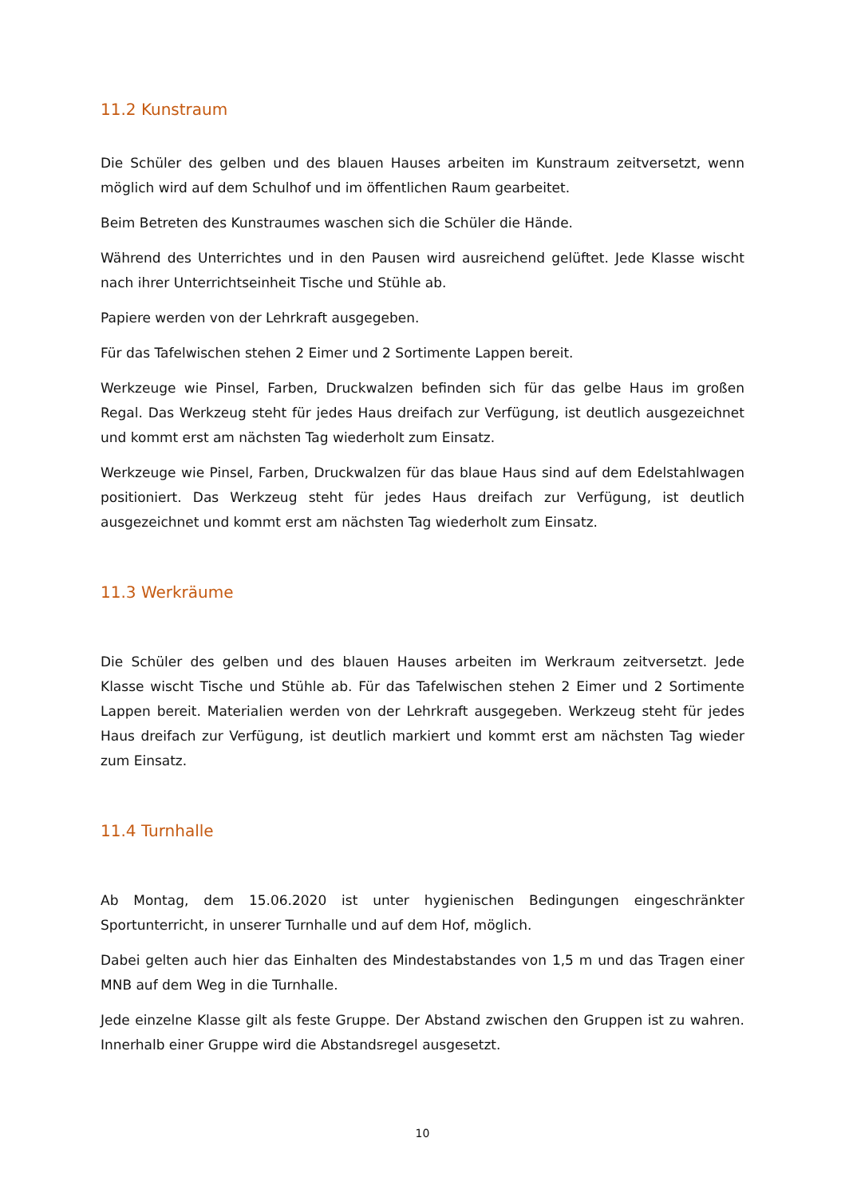11.2 Kunstraum
Die Schüler des gelben und des blauen Hauses arbeiten im Kunstraum zeitversetzt, wenn möglich wird auf dem Schulhof und im öffentlichen Raum gearbeitet.
Beim Betreten des Kunstraumes waschen sich die Schüler die Hände.
Während des Unterrichtes und in den Pausen wird ausreichend gelüftet. Jede Klasse wischt nach ihrer Unterrichtseinheit Tische und Stühle ab.
Papiere werden von der Lehrkraft ausgegeben.
Für das Tafelwischen stehen 2 Eimer und 2 Sortimente Lappen bereit.
Werkzeuge wie Pinsel, Farben, Druckwalzen befinden sich für das gelbe Haus im großen Regal. Das Werkzeug steht für jedes Haus dreifach zur Verfügung, ist deutlich ausgezeichnet und kommt erst am nächsten Tag wiederholt zum Einsatz.
Werkzeuge wie Pinsel, Farben, Druckwalzen für das blaue Haus sind auf dem Edelstahlwagen positioniert. Das Werkzeug steht für jedes Haus dreifach zur Verfügung, ist deutlich ausgezeichnet und kommt erst am nächsten Tag wiederholt zum Einsatz.
11.3 Werkräume
Die Schüler des gelben und des blauen Hauses arbeiten im Werkraum zeitversetzt. Jede Klasse wischt Tische und Stühle ab. Für das Tafelwischen stehen 2 Eimer und 2 Sortimente Lappen bereit. Materialien werden von der Lehrkraft ausgegeben. Werkzeug steht für jedes Haus dreifach zur Verfügung, ist deutlich markiert und kommt erst am nächsten Tag wieder zum Einsatz.
11.4 Turnhalle
Ab Montag, dem 15.06.2020 ist unter hygienischen Bedingungen eingeschränkter Sportunterricht, in unserer Turnhalle und auf dem Hof, möglich.
Dabei gelten auch hier das Einhalten des Mindestabstandes von 1,5 m und das Tragen einer MNB auf dem Weg in die Turnhalle.
Jede einzelne Klasse gilt als feste Gruppe. Der Abstand zwischen den Gruppen ist zu wahren. Innerhalb einer Gruppe wird die Abstandsregel ausgesetzt.
10